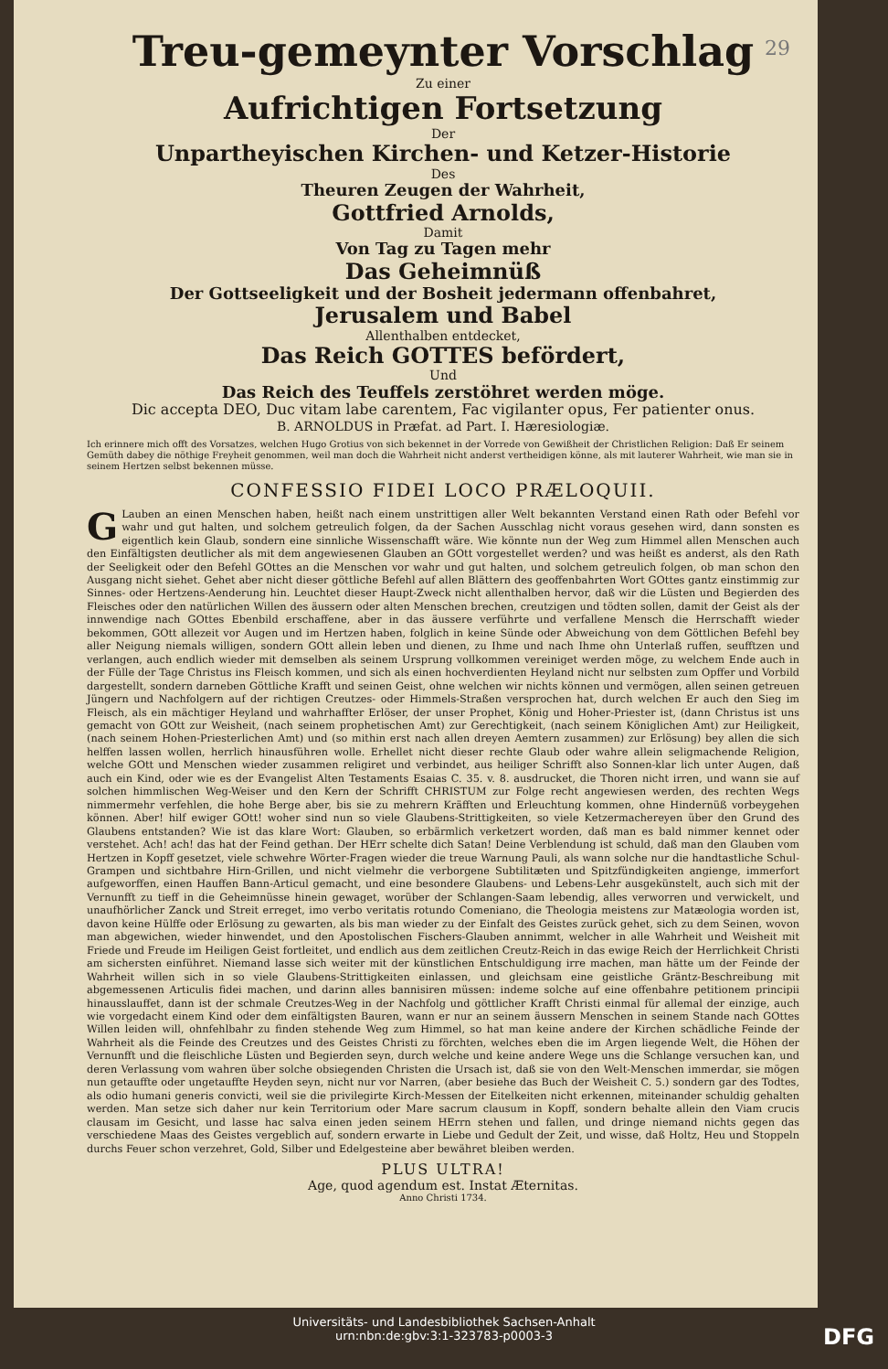29
Treu-gemeynter Vorschlag
Zu einer
Aufrichtigen Fortsetzung
Der
Unpartheyischen Kirchen- und Ketzer-Historie
Des
Theuren Zeugen der Wahrheit,
Gottfried Arnolds,
Damit
Von Tag zu Tagen mehr
Das Geheimnüß
Der Gottseeligkeit und der Bosheit jedermann offenbahret,
Jerusalem und Babel
Allenthalben entdecket,
Das Reich GOTTES befördert,
Und
Das Reich des Teuffels zerstöhret werden möge.
Dic accepta DEO, Duc vitam labe carentem, Fac vigilanter opus, Fer patienter onus.
B. ARNOLDUS in Præfat. ad Part. I. Hæresiologiæ.
Ich erinnere mich offt des Vorsatzes, welchen Hugo Grotius von sich bekennet in der Vorrede von Gewißheit der Christlichen Religion: Daß Er seinem Gemüth dabey die nöthige Freyheit genommen, weil man doch die Wahrheit nicht anderst vertheidigen könne, als mit lauterer Wahrheit, wie man sie in seinem Hertzen selbst bekennen müsse.
CONFESSIO FIDEI LOCO PRÆLOQUII.
GLauben an einen Menschen haben, heißt nach einem unstrittigen aller Welt bekannten Verstand einen Rath oder Befehl vor wahr und gut halten, und solchem getreulich folgen, da der Sachen Ausschlag nicht voraus gesehen wird, dann sonsten es eigentlich kein Glaub, sondern eine sinnliche Wissenschafft wäre. Wie könnte nun der Weg zum Himmel allen Menschen auch den Einfältigsten deutlicher als mit dem angewiesenen Glauben an GOtt vorgestellet werden? und was heißt es anderst, als den Rath der Seeligkeit oder den Befehl GOttes an die Menschen vor wahr und gut halten, und solchem getreulich folgen, ob man schon den Ausgang nicht siehet. Gehet aber nicht dieser göttliche Befehl auf allen Blättern des geoffenbahrten Wort GOttes gantz einstimmig zur Sinnes- oder Hertzens-Aenderung hin. Leuchtet dieser Haupt-Zweck nicht allenthalben hervor, daß wir die Lüsten und Begierden des Fleisches oder den natürlichen Willen des äussern oder alten Menschen brechen, creutzigen und tödten sollen, damit der Geist als der innwendige nach GOttes Ebenbild erschaffene, aber in das äussere verführte und verfallene Mensch die Herrschafft wieder bekommen, GOtt allezeit vor Augen und im Hertzen haben, folglich in keine Sünde oder Abweichung von dem Göttlichen Befehl bey aller Neigung niemals willigen, sondern GOtt allein leben und dienen, zu Ihme und nach Ihme ohn Unterlaß ruffen, seufftzen und verlangen, auch endlich wieder mit demselben als seinem Ursprung vollkommen vereiniget werden möge, zu welchem Ende auch in der Fülle der Tage Christus ins Fleisch kommen, und sich als einen hochverdienten Heyland nicht nur selbsten zum Opffer und Vorbild dargestellt, sondern darneben Göttliche Krafft und seinen Geist, ohne welchen wir nichts können und vermögen, allen seinen getreuen Jüngern und Nachfolgern auf der richtigen Creutzes- oder Himmels-Straßen versprochen hat, durch welchen Er auch den Sieg im Fleisch, als ein mächtiger Heyland und wahrhaffter Erlöser, der unser Prophet, König und Hoher-Priester ist, (dann Christus ist uns gemacht von GOtt zur Weisheit, (nach seinem prophetischen Amt) zur Gerechtigkeit, (nach seinem Königlichen Amt) zur Heiligkeit, (nach seinem Hohen-Priesterlichen Amt) und (so mithin erst nach allen dreyen Aemtern zusammen) zur Erlösung) bey allen die sich helffen lassen wollen, herrlich hinausführen wolle. Erhellet nicht dieser rechte Glaub oder wahre allein seligmachende Religion, welche GOtt und Menschen wieder zusammen religiret und verbindet, aus heiliger Schrifft also Sonnen-klar lich unter Augen, daß auch ein Kind, oder wie es der Evangelist Alten Testaments Esaias C. 35. v. 8. ausdrucket, die Thoren nicht irren, und wann sie auf solchen himmlischen Weg-Weiser und den Kern der Schrifft CHRISTUM zur Folge recht angewiesen werden, des rechten Wegs nimmermehr verfehlen, die hohe Berge aber, bis sie zu mehrern Kräfften und Erleuchtung kommen, ohne Hindernüß vorbeygehen können. Aber! hilf ewiger GOtt! woher sind nun so viele Glaubens-Strittigkeiten, so viele Ketzermachereyen über den Grund des Glaubens entstanden? Wie ist das klare Wort: Glauben, so erbärmlich verketzert worden, daß man es bald nimmer kennet oder verstehet. Ach! ach! das hat der Feind gethan. Der HErr schelte dich Satan! Deine Verblendung ist schuld, daß man den Glauben vom Hertzen in Kopff gesetzet, viele schwehre Wörter-Fragen wieder die treue Warnung Pauli, als wann solche nur die handtastliche Schul-Grampen und sichtbahre Hirn-Grillen, und nicht vielmehr die verborgene Subtilitæten und Spitzfündigkeiten angienge, immerfort aufgeworffen, einen Hauffen Bann-Articul gemacht, und eine besondere Glaubens- und Lebens-Lehr ausgekünstelt, auch sich mit der Vernunfft zu tieff in die Geheimnüsse hinein gewaget, worüber der Schlangen-Saam lebendig, alles verworren und verwickelt, und unaufhörlicher Zanck und Streit erreget, imo verbo veritatis rotundo Comeniano, die Theologia meistens zur Matæologia worden ist, davon keine Hülffe oder Erlösung zu gewarten, als bis man wieder zu der Einfalt des Geistes zurück gehet, sich zu dem Seinen, wovon man abgewichen, wieder hinwendet, und den Apostolischen Fischers-Glauben annimmt, welcher in alle Wahrheit und Weisheit mit Friede und Freude im Heiligen Geist fortleitet, und endlich aus dem zeitlichen Creutz-Reich in das ewige Reich der Herrlichkeit Christi am sichersten einführet. Niemand lasse sich weiter mit der künstlichen Entschuldigung irre machen, man hätte um der Feinde der Wahrheit willen sich in so viele Glaubens-Strittigkeiten einlassen, und gleichsam eine geistliche Gräntz-Beschreibung mit abgemessenen Articulis fidei machen, und darinn alles bannisiren müssen: indeme solche auf eine offenbahre petitionem principii hinausslauffet, dann ist der schmale Creutzes-Weg in der Nachfolg und göttlicher Krafft Christi einmal für allemal der einzige, auch wie vorgedacht einem Kind oder dem einfältigsten Bauren, wann er nur an seinem äussern Menschen in seinem Stande nach GOttes Willen leiden will, ohnfehlbahr zu finden stehende Weg zum Himmel, so hat man keine andere der Kirchen schädliche Feinde der Wahrheit als die Feinde des Creutzes und des Geistes Christi zu förchten, welches eben die im Argen liegende Welt, die Höhen der Vernunfft und die fleischliche Lüsten und Begierden seyn, durch welche und keine andere Wege uns die Schlange versuchen kan, und deren Verlassung vom wahren über solche obsiegenden Christen die Ursach ist, daß sie von den Welt-Menschen immerdar, sie mögen nun getauffte oder ungetauffte Heyden seyn, nicht nur vor Narren, (aber besiehe das Buch der Weisheit C. 5.) sondern gar des Todtes, als odio humani generis convicti, weil sie die privilegirte Kirch-Messen der Eitelkeiten nicht erkennen, miteinander schuldig gehalten werden. Man setze sich daher nur kein Territorium oder Mare sacrum clausum in Kopff, sondern behalte allein den Viam crucis clausam im Gesicht, und lasse hac salva einen jeden seinem HErrn stehen und fallen, und dringe niemand nichts gegen das verschiedene Maas des Geistes vergeblich auf, sondern erwarte in Liebe und Gedult der Zeit, und wisse, daß Holtz, Heu und Stoppeln durchs Feuer schon verzehret, Gold, Silber und Edelgesteine aber bewähret bleiben werden.
PLUS ULTRA!
Age, quod agendum est. Instat Æternitas.
Anno Christi 1734.
Universitäts- und Landesbibliothek Sachsen-Anhalt
urn:nbn:de:gbv:3:1-323783-p0003-3
DFG